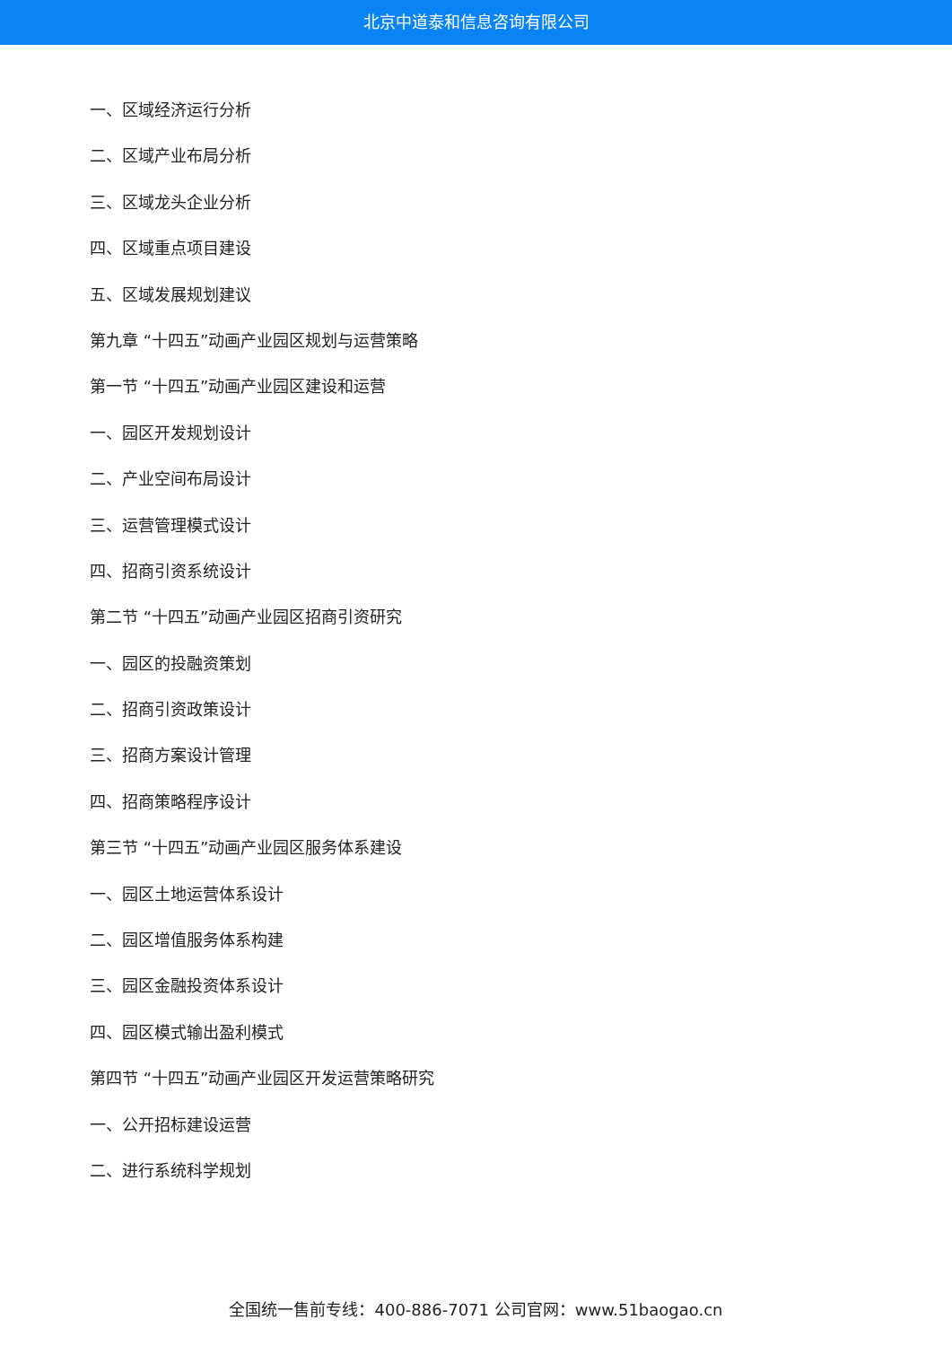北京中道泰和信息咨询有限公司
一、区域经济运行分析
二、区域产业布局分析
三、区域龙头企业分析
四、区域重点项目建设
五、区域发展规划建议
第九章 “十四五”动画产业园区规划与运营策略
第一节 “十四五”动画产业园区建设和运营
一、园区开发规划设计
二、产业空间布局设计
三、运营管理模式设计
四、招商引资系统设计
第二节 “十四五”动画产业园区招商引资研究
一、园区的投融资策划
二、招商引资政策设计
三、招商方案设计管理
四、招商策略程序设计
第三节 “十四五”动画产业园区服务体系建设
一、园区土地运营体系设计
二、园区增值服务体系构建
三、园区金融投资体系设计
四、园区模式输出盈利模式
第四节 “十四五”动画产业园区开发运营策略研究
一、公开招标建设运营
二、进行系统科学规划
全国统一售前专线：400-886-7071 公司官网：www.51baogao.cn